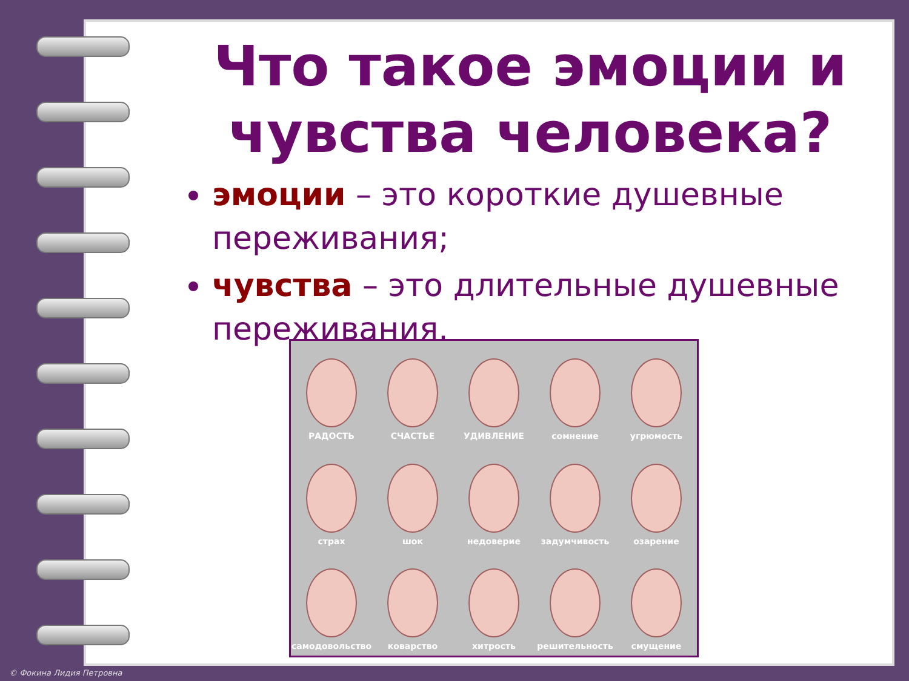Что такое эмоции и чувства человека?
эмоции – это короткие душевные переживания;
чувства – это длительные душевные переживания.
РАДОСТЬ
СЧАСТЬЕ
УДИВЛЕНИЕ
сомнение
угрюмость
страх
шок
недоверие
задумчивость
озарение
самодовольство
коварство
хитрость
решительность
смущение
© Фокина Лидия Петровна